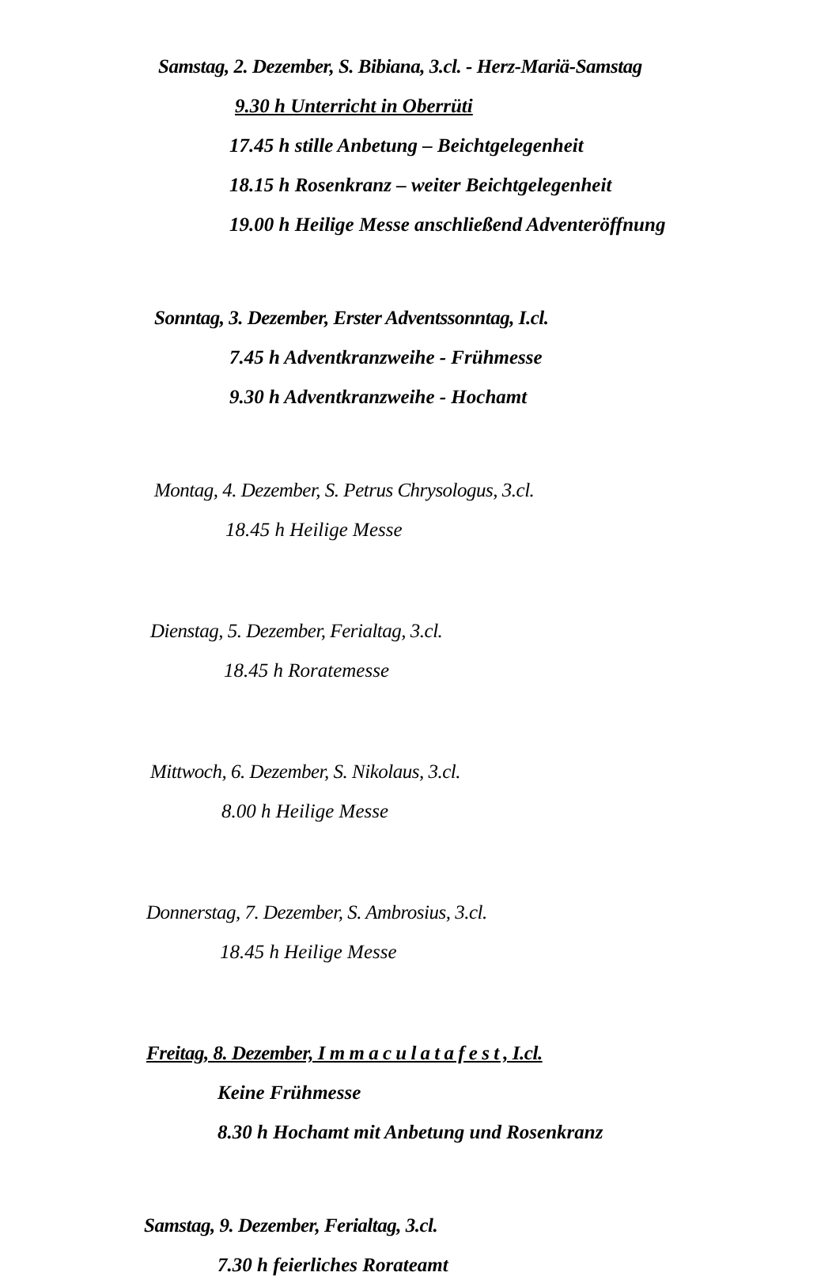Samstag, 2. Dezember, S. Bibiana, 3.cl. - Herz-Mariä-Samstag
9.30 h Unterricht in Oberrüti
17.45 h stille Anbetung – Beichtgelegenheit
18.15 h Rosenkranz – weiter Beichtgelegenheit
19.00 h Heilige Messe anschließend Adventeröffnung
Sonntag, 3. Dezember, Erster Adventssonntag, I.cl.
7.45 h Adventkranzweihe - Frühmesse
9.30 h Adventkranzweihe - Hochamt
Montag, 4. Dezember, S. Petrus Chrysologus, 3.cl.
18.45 h Heilige Messe
Dienstag, 5. Dezember, Ferialtag, 3.cl.
18.45 h Roratemesse
Mittwoch, 6. Dezember, S. Nikolaus, 3.cl.
8.00 h Heilige Messe
Donnerstag, 7. Dezember, S. Ambrosius, 3.cl.
18.45 h Heilige Messe
Freitag, 8. Dezember, I m m a c u l a t a f e s t , I.cl.
Keine Frühmesse
8.30 h Hochamt mit Anbetung und Rosenkranz
Samstag, 9. Dezember, Ferialtag, 3.cl.
7.30 h feierliches Rorateamt